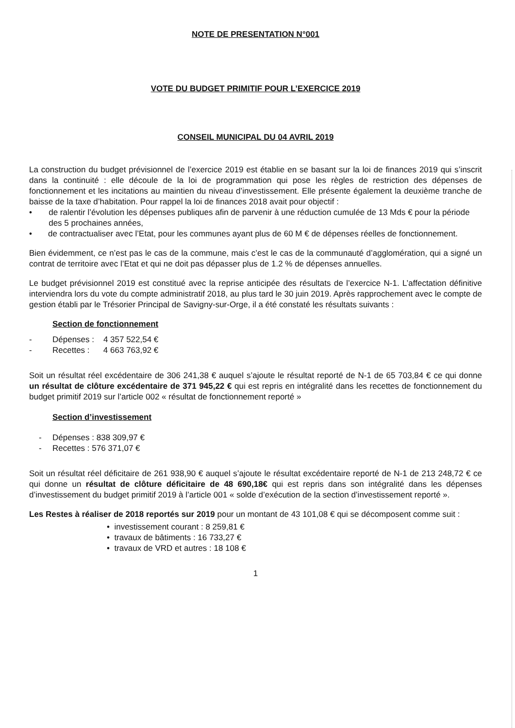NOTE DE PRESENTATION N°001
VOTE DU BUDGET PRIMITIF POUR L’EXERCICE 2019
CONSEIL MUNICIPAL DU 04 AVRIL 2019
La construction du budget prévisionnel de l’exercice 2019 est établie en se basant sur la loi de finances 2019 qui s’inscrit dans la continuité : elle découle de la loi de programmation qui pose les règles de restriction des dépenses de fonctionnement et les incitations au maintien du niveau d’investissement. Elle présente également la deuxième tranche de baisse de la taxe d’habitation. Pour rappel la loi de finances 2018 avait pour objectif :
• de ralentir l’évolution les dépenses publiques afin de parvenir à une réduction cumulée de 13 Mds € pour la période des 5 prochaines années,
• de contractualiser avec l’Etat, pour les communes ayant plus de 60 M € de dépenses réelles de fonctionnement.
Bien évidemment, ce n’est pas le cas de la commune, mais c’est le cas de la communauté d’agglomération, qui a signé un contrat de territoire avec l’Etat et qui ne doit pas dépasser plus de 1.2 % de dépenses annuelles.
Le budget prévisionnel 2019 est constitué avec la reprise anticipée des résultats de l’exercice N-1. L’affectation définitive interviendra lors du vote du compte administratif 2018, au plus tard le 30 juin 2019. Après rapprochement avec le compte de gestion établi par le Trésorier Principal de Savigny-sur-Orge, il a été constaté les résultats suivants :
Section de fonctionnement
- Dépenses : 4 357 522,54 €
- Recettes : 4 663 763,92 €
Soit un résultat réel excédentaire de 306 241,38 € auquel s’ajoute le résultat reporté de N-1 de 65 703,84 € ce qui donne un résultat de clôture excédentaire de 371 945,22 € qui est repris en intégralité dans les recettes de fonctionnement du budget primitif 2019 sur l’article 002 « résultat de fonctionnement reporté »
Section d’investissement
- Dépenses : 838 309,97 €
- Recettes : 576 371,07 €
Soit un résultat réel déficitaire de 261 938,90 € auquel s’ajoute le résultat excédentaire reporté de N-1 de 213 248,72 € ce qui donne un résultat de clôture déficitaire de 48 690,18€ qui est repris dans son intégralité dans les dépenses d’investissement du budget primitif 2019 à l’article 001 « solde d’exécution de la section d’investissement reporté ».
Les Restes à réaliser de 2018 reportés sur 2019 pour un montant de 43 101,08 € qui se décomposent comme suit :
• investissement courant : 8 259,81 €
• travaux de bâtiments : 16 733,27 €
• travaux de VRD et autres : 18 108 €
1